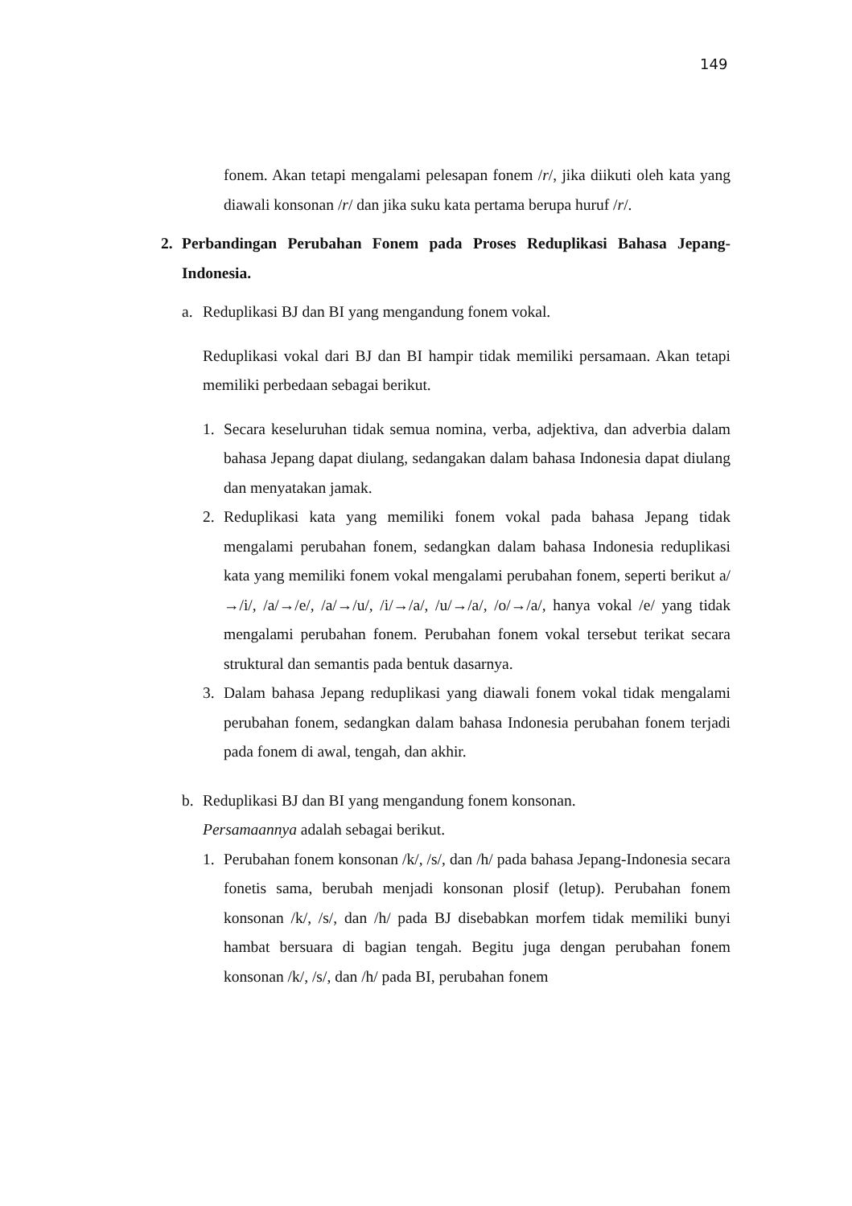149
fonem. Akan tetapi mengalami pelesapan fonem /r/, jika diikuti oleh kata yang diawali konsonan /r/ dan jika suku kata pertama berupa huruf /r/.
2. Perbandingan Perubahan Fonem pada Proses Reduplikasi Bahasa Jepang-Indonesia.
a. Reduplikasi BJ dan BI yang mengandung fonem vokal.
Reduplikasi vokal dari BJ dan BI hampir tidak memiliki persamaan. Akan tetapi memiliki perbedaan sebagai berikut.
1. Secara keseluruhan tidak semua nomina, verba, adjektiva, dan adverbia dalam bahasa Jepang dapat diulang, sedangakan dalam bahasa Indonesia dapat diulang dan menyatakan jamak.
2. Reduplikasi kata yang memiliki fonem vokal pada bahasa Jepang tidak mengalami perubahan fonem, sedangkan dalam bahasa Indonesia reduplikasi kata yang memiliki fonem vokal mengalami perubahan fonem, seperti berikut a/→/i/, /a/→/e/, /a/→/u/, /i/→/a/, /u/→/a/, /o/→/a/, hanya vokal /e/ yang tidak mengalami perubahan fonem. Perubahan fonem vokal tersebut terikat secara struktural dan semantis pada bentuk dasarnya.
3. Dalam bahasa Jepang reduplikasi yang diawali fonem vokal tidak mengalami perubahan fonem, sedangkan dalam bahasa Indonesia perubahan fonem terjadi pada fonem di awal, tengah, dan akhir.
b. Reduplikasi BJ dan BI yang mengandung fonem konsonan.
Persamaannya adalah sebagai berikut.
1. Perubahan fonem konsonan /k/, /s/, dan /h/ pada bahasa Jepang-Indonesia secara fonetis sama, berubah menjadi konsonan plosif (letup). Perubahan fonem konsonan /k/, /s/, dan /h/ pada BJ disebabkan morfem tidak memiliki bunyi hambat bersuara di bagian tengah. Begitu juga dengan perubahan fonem konsonan /k/, /s/, dan /h/ pada BI, perubahan fonem